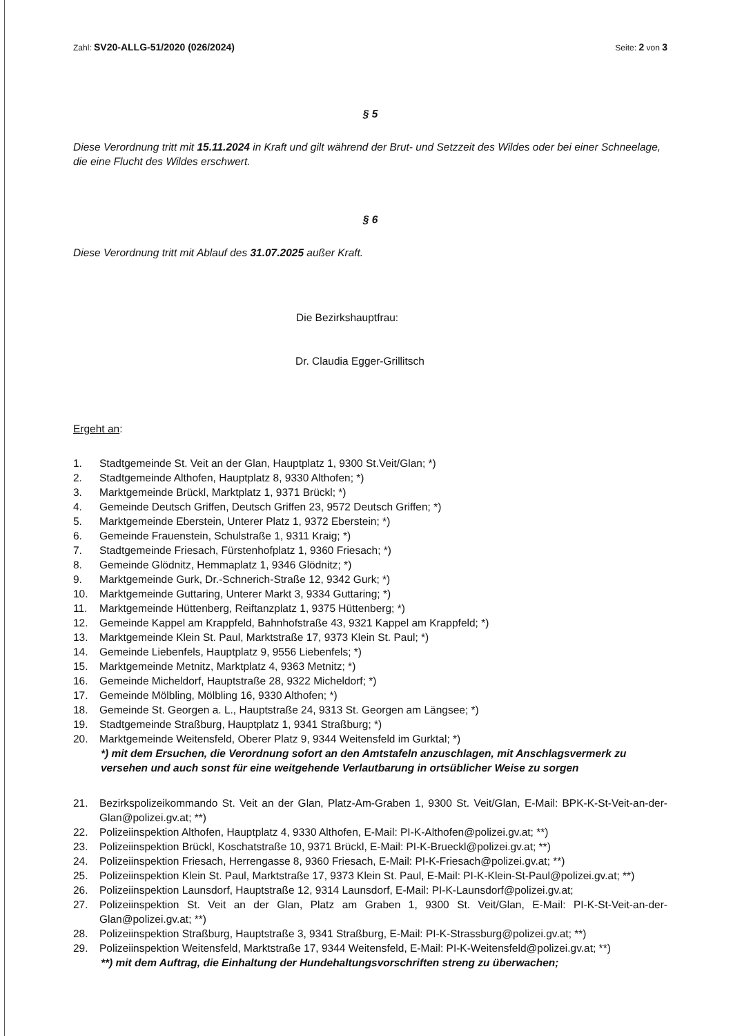Zahl: SV20-ALLG-51/2020 (026/2024) Seite: 2 von 3
§ 5
Diese Verordnung tritt mit 15.11.2024 in Kraft und gilt während der Brut- und Setzzeit des Wildes oder bei einer Schneelage, die eine Flucht des Wildes erschwert.
§ 6
Diese Verordnung tritt mit Ablauf des 31.07.2025 außer Kraft.
Die Bezirkshauptfrau:
Dr. Claudia Egger-Grillitsch
Ergeht an:
1. Stadtgemeinde St. Veit an der Glan, Hauptplatz 1, 9300 St.Veit/Glan; *)
2. Stadtgemeinde Althofen, Hauptplatz 8, 9330 Althofen; *)
3. Marktgemeinde Brückl, Marktplatz 1, 9371 Brückl; *)
4. Gemeinde Deutsch Griffen, Deutsch Griffen 23, 9572 Deutsch Griffen; *)
5. Marktgemeinde Eberstein, Unterer Platz 1, 9372 Eberstein; *)
6. Gemeinde Frauenstein, Schulstraße 1, 9311 Kraig; *)
7. Stadtgemeinde Friesach, Fürstenhofplatz 1, 9360 Friesach; *)
8. Gemeinde Glödnitz, Hemmaplatz 1, 9346 Glödnitz; *)
9. Marktgemeinde Gurk, Dr.-Schnerich-Straße 12, 9342 Gurk; *)
10. Marktgemeinde Guttaring, Unterer Markt 3, 9334 Guttaring; *)
11. Marktgemeinde Hüttenberg, Reiftanzplatz 1, 9375 Hüttenberg; *)
12. Gemeinde Kappel am Krappfeld, Bahnhofstraße 43, 9321 Kappel am Krappfeld; *)
13. Marktgemeinde Klein St. Paul, Marktstraße 17, 9373 Klein St. Paul; *)
14. Gemeinde Liebenfels, Hauptplatz 9, 9556 Liebenfels; *)
15. Marktgemeinde Metnitz, Marktplatz 4, 9363 Metnitz; *)
16. Gemeinde Micheldorf, Hauptstraße 28, 9322 Micheldorf; *)
17. Gemeinde Mölbling, Mölbling 16, 9330 Althofen; *)
18. Gemeinde St. Georgen a. L., Hauptstraße 24, 9313 St. Georgen am Längsee; *)
19. Stadtgemeinde Straßburg, Hauptplatz 1, 9341 Straßburg; *)
20. Marktgemeinde Weitensfeld, Oberer Platz 9, 9344 Weitensfeld im Gurktal; *)
*) mit dem Ersuchen, die Verordnung sofort an den Amtstafeln anzuschlagen, mit Anschlagsvermerk zu versehen und auch sonst für eine weitgehende Verlautbarung in ortsüblicher Weise zu sorgen
21. Bezirkspolizeikommando St. Veit an der Glan, Platz-Am-Graben 1, 9300 St. Veit/Glan, E-Mail: BPK-K-St-Veit-an-der-Glan@polizei.gv.at; **)
22. Polizeiinspektion Althofen, Hauptplatz 4, 9330 Althofen, E-Mail: PI-K-Althofen@polizei.gv.at; **)
23. Polizeiinspektion Brückl, Koschatstraße 10, 9371 Brückl, E-Mail: PI-K-Brueckl@polizei.gv.at; **)
24. Polizeiinspektion Friesach, Herrengasse 8, 9360 Friesach, E-Mail: PI-K-Friesach@polizei.gv.at; **)
25. Polizeiinspektion Klein St. Paul, Marktstraße 17, 9373 Klein St. Paul, E-Mail: PI-K-Klein-St-Paul@polizei.gv.at; **)
26. Polizeiinspektion Launsdorf, Hauptstraße 12, 9314 Launsdorf, E-Mail: PI-K-Launsdorf@polizei.gv.at;
27. Polizeiinspektion St. Veit an der Glan, Platz am Graben 1, 9300 St. Veit/Glan, E-Mail: PI-K-St-Veit-an-der-Glan@polizei.gv.at; **)
28. Polizeiinspektion Straßburg, Hauptstraße 3, 9341 Straßburg, E-Mail: PI-K-Strassburg@polizei.gv.at; **)
29. Polizeiinspektion Weitensfeld, Marktstraße 17, 9344 Weitensfeld, E-Mail: PI-K-Weitensfeld@polizei.gv.at; **)
**) mit dem Auftrag, die Einhaltung der Hundehaltungsvorschriften streng zu überwachen;